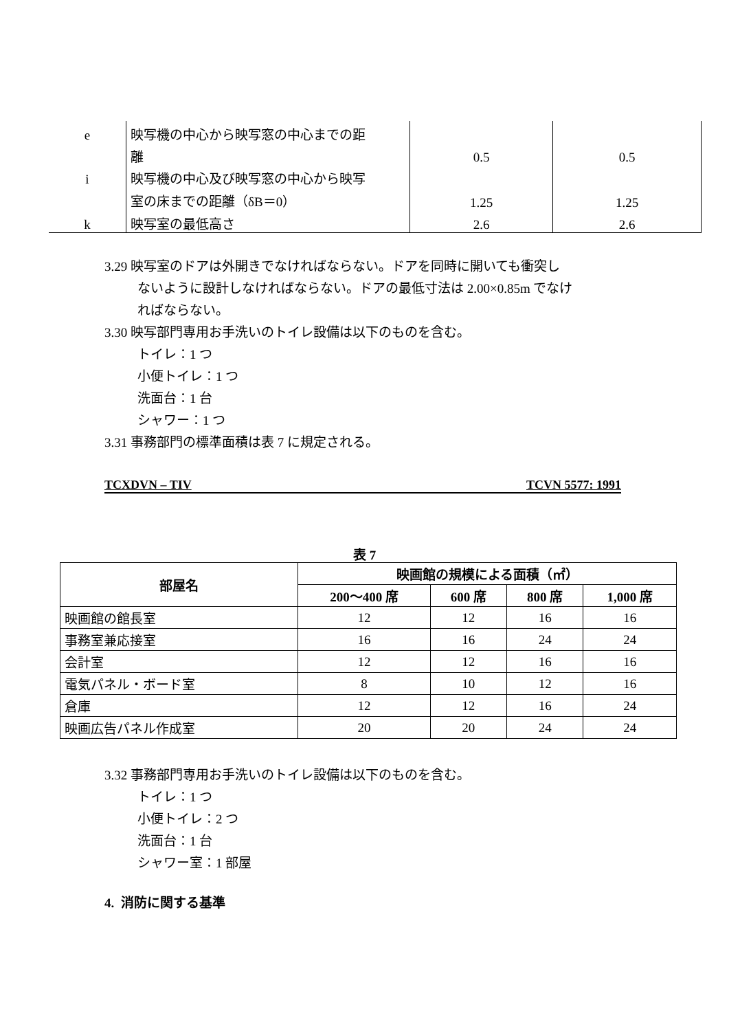| e | 映写機の中心から映写窓の中心までの距 | | |
| | 離 | 0.5 | 0.5 |
| i | 映写機の中心及び映写窓の中心から映写 | | |
| | 室の床までの距離（δB＝0） | 1.25 | 1.25 |
| k | 映写室の最低高さ | 2.6 | 2.6 |
3.29 映写室のドアは外開きでなければならない。ドアを同時に開いても衝突し
ないように設計しなければならない。ドアの最低寸法は 2.00×0.85m でなけ
ればならない。
3.30 映写部門専用お手洗いのトイレ設備は以下のものを含む。
トイレ：1 つ
小便トイレ：1 つ
洗面台：1 台
シャワー：1 つ
3.31 事務部門の標準面積は表 7 に規定される。
TCXDVN – TIV TCVN 5577: 1991
表 7
| 部屋名 | 映画館の規模による面積（㎡） | | | |
| --- | --- | --- | --- | --- |
| | 200～400 席 | 600 席 | 800 席 | 1,000 席 |
| 映画館の館長室 | 12 | 12 | 16 | 16 |
| 事務室兼応接室 | 16 | 16 | 24 | 24 |
| 会計室 | 12 | 12 | 16 | 16 |
| 電気パネル・ボード室 | 8 | 10 | 12 | 16 |
| 倉庫 | 12 | 12 | 16 | 24 |
| 映画広告パネル作成室 | 20 | 20 | 24 | 24 |
3.32 事務部門専用お手洗いのトイレ設備は以下のものを含む。
トイレ：1 つ
小便トイレ：2 つ
洗面台：1 台
シャワー室：1 部屋
4. 消防に関する基準